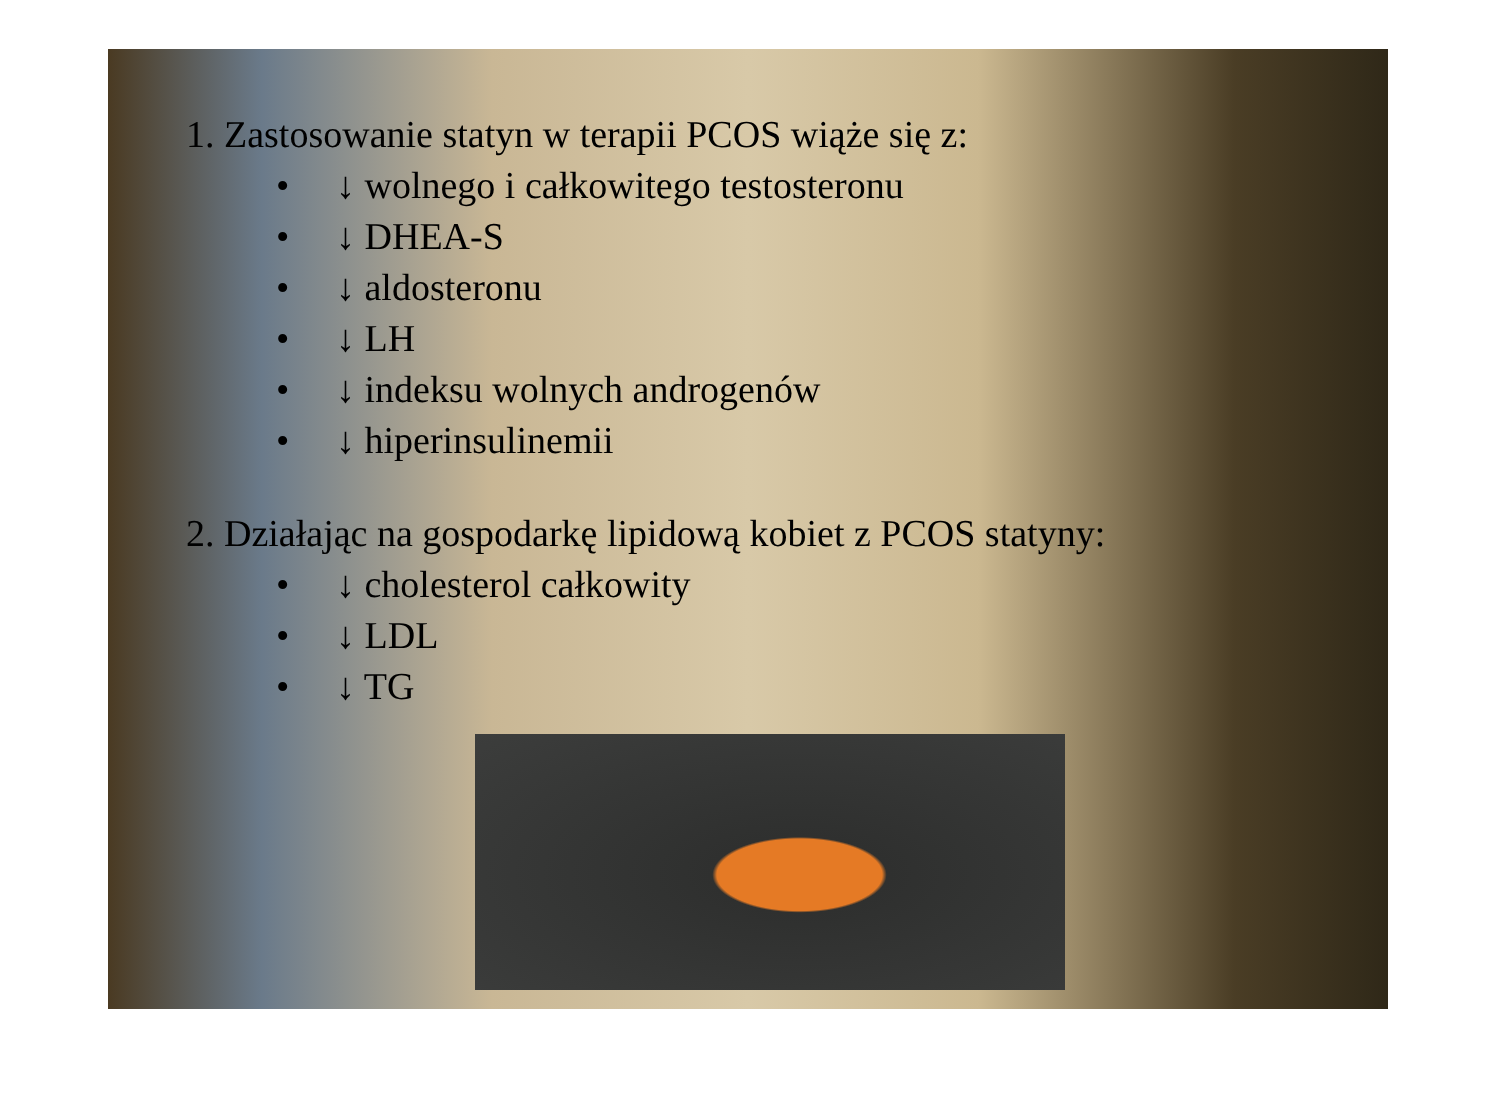1. Zastosowanie statyn w terapii PCOS wiąże się z:
• ↓ wolnego i całkowitego testosteronu
• ↓ DHEA-S
• ↓ aldosteronu
• ↓ LH
• ↓ indeksu wolnych androgenów
• ↓ hiperinsulinemii
2. Działając na gospodarkę lipidową kobiet z PCOS statyny:
• ↓ cholesterol całkowity
• ↓ LDL
• ↓ TG